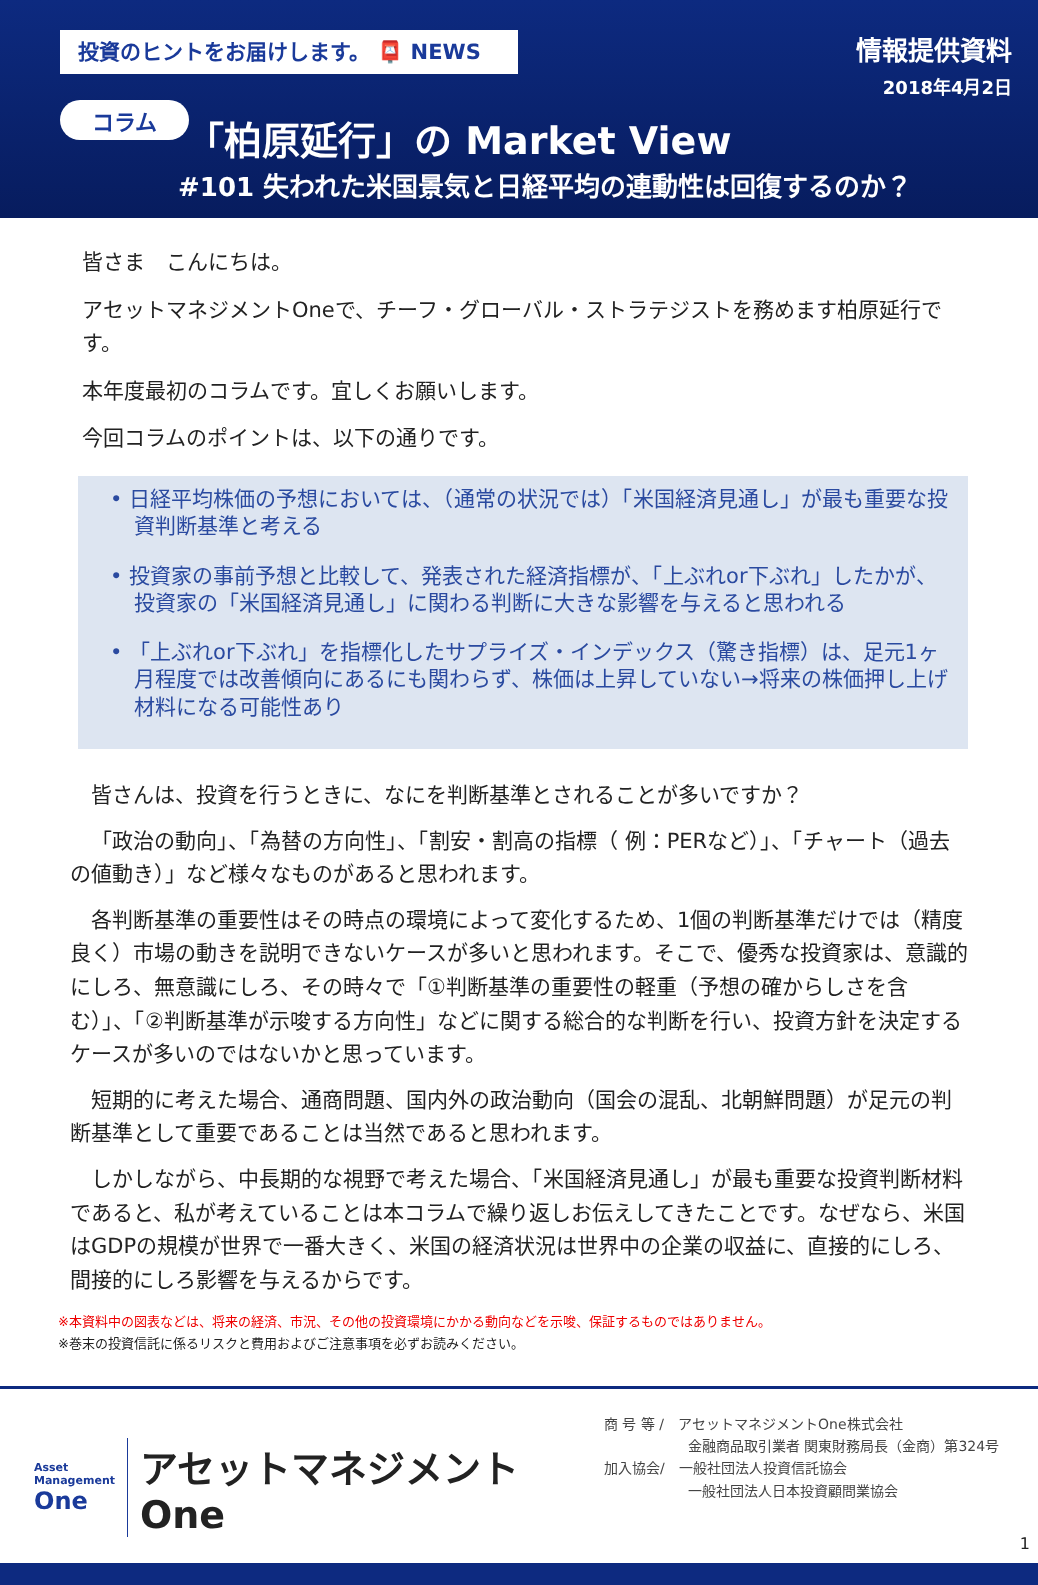投資のヒントをお届けします。 📮 NEWS
情報提供資料
2018年4月2日
コラム 「柏原延行」の Market View
#101 失われた米国景気と日経平均の連動性は回復するのか？
皆さま　こんにちは。
アセットマネジメントOneで、チーフ・グローバル・ストラテジストを務めます柏原延行です。
本年度最初のコラムです。宜しくお願いします。
今回コラムのポイントは、以下の通りです。
• 日経平均株価の予想においては、（通常の状況では）「米国経済見通し」が最も重要な投資判断基準と考える
• 投資家の事前予想と比較して、発表された経済指標が、「上ぶれor下ぶれ」したかが、投資家の「米国経済見通し」に関わる判断に大きな影響を与えると思われる
• 「上ぶれor下ぶれ」を指標化したサプライズ・インデックス（驚き指標）は、足元1ヶ月程度では改善傾向にあるにも関わらず、株価は上昇していない→将来の株価押し上げ材料になる可能性あり
皆さんは、投資を行うときに、なにを判断基準とされることが多いですか？
「政治の動向」、「為替の方向性」、「割安・割高の指標（ 例：PERなど）」、「チャート（過去の値動き）」など様々なものがあると思われます。
各判断基準の重要性はその時点の環境によって変化するため、1個の判断基準だけでは（精度良く）市場の動きを説明できないケースが多いと思われます。そこで、優秀な投資家は、意識的にしろ、無意識にしろ、その時々で「①判断基準の重要性の軽重（予想の確からしさを含む）」、「②判断基準が示唆する方向性」などに関する総合的な判断を行い、投資方針を決定するケースが多いのではないかと思っています。
短期的に考えた場合、通商問題、国内外の政治動向（国会の混乱、北朝鮮問題）が足元の判断基準として重要であることは当然であると思われます。
しかしながら、中長期的な視野で考えた場合、「米国経済見通し」が最も重要な投資判断材料であると、私が考えていることは本コラムで繰り返しお伝えしてきたことです。なぜなら、米国はGDPの規模が世界で一番大きく、米国の経済状況は世界中の企業の収益に、直接的にしろ、間接的にしろ影響を与えるからです。
※本資料中の図表などは、将来の経済、市況、その他の投資環境にかかる動向などを示唆、保証するものではありません。
※巻末の投資信託に係るリスクと費用およびご注意事項を必ずお読みください。
Asset
Management
One
アセットマネジメントOne
商 号 等 /　アセットマネジメントOne株式会社
　　　　　　金融商品取引業者 関東財務局長（金商）第324号
加入協会/　一般社団法人投資信託協会
　　　　　　一般社団法人日本投資顧問業協会
1